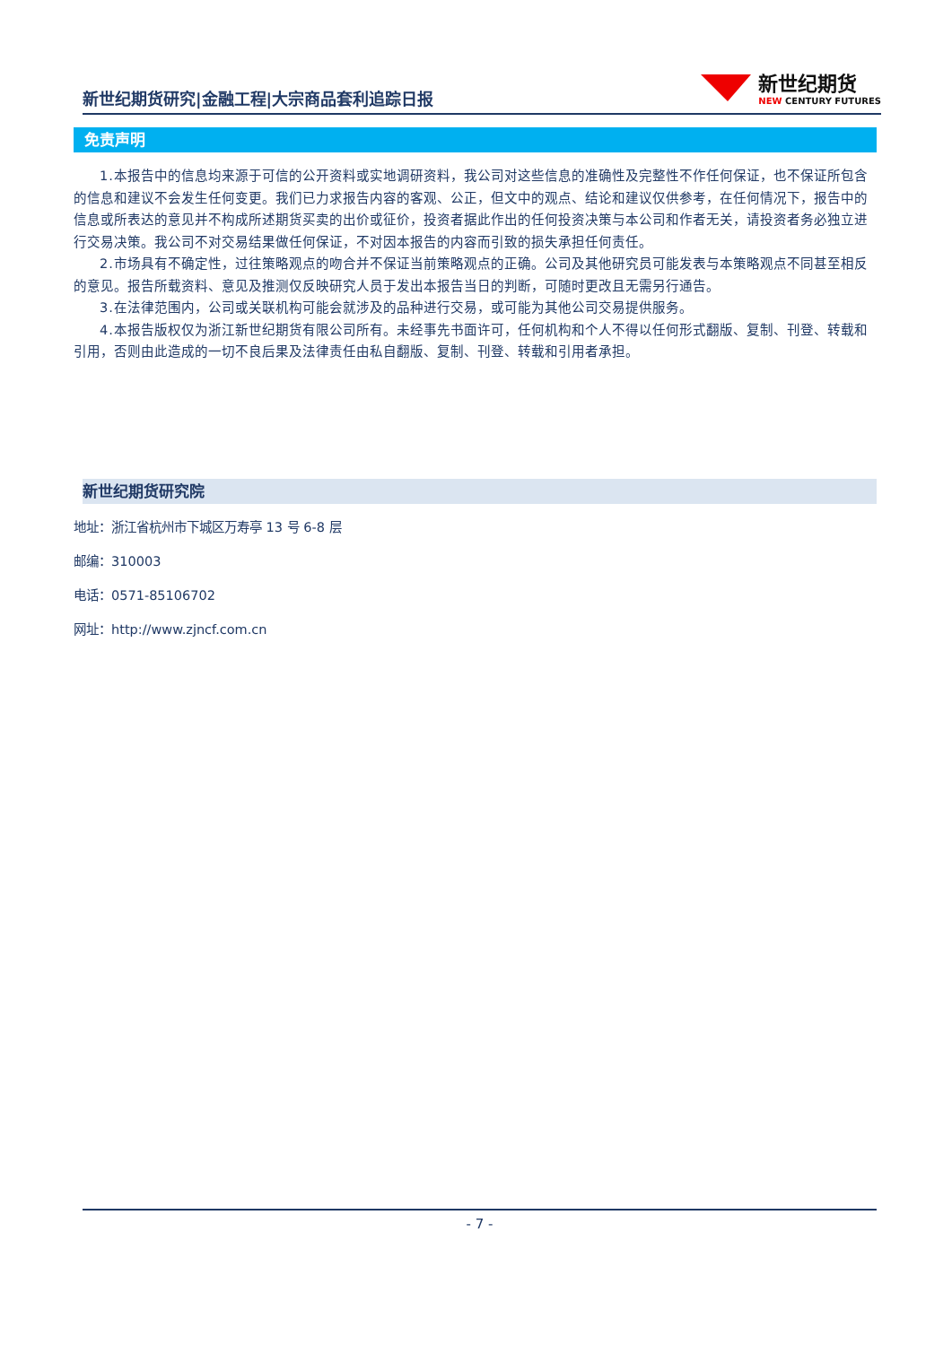新世纪期货研究|金融工程|大宗商品套利追踪日报
新世纪期货
NEW CENTURY FUTURES
免责声明
1.本报告中的信息均来源于可信的公开资料或实地调研资料，我公司对这些信息的准确性及完整性不作任何保证，也不保证所包含的信息和建议不会发生任何变更。我们已力求报告内容的客观、公正，但文中的观点、结论和建议仅供参考，在任何情况下，报告中的信息或所表达的意见并不构成所述期货买卖的出价或征价，投资者据此作出的任何投资决策与本公司和作者无关，请投资者务必独立进行交易决策。我公司不对交易结果做任何保证，不对因本报告的内容而引致的损失承担任何责任。
2.市场具有不确定性，过往策略观点的吻合并不保证当前策略观点的正确。公司及其他研究员可能发表与本策略观点不同甚至相反的意见。报告所载资料、意见及推测仅反映研究人员于发出本报告当日的判断，可随时更改且无需另行通告。
3.在法律范围内，公司或关联机构可能会就涉及的品种进行交易，或可能为其他公司交易提供服务。
4.本报告版权仅为浙江新世纪期货有限公司所有。未经事先书面许可，任何机构和个人不得以任何形式翻版、复制、刊登、转载和引用，否则由此造成的一切不良后果及法律责任由私自翻版、复制、刊登、转载和引用者承担。
新世纪期货研究院
地址：浙江省杭州市下城区万寿亭 13 号 6-8 层
邮编：310003
电话：0571-85106702
网址：http://www.zjncf.com.cn
- 7 -